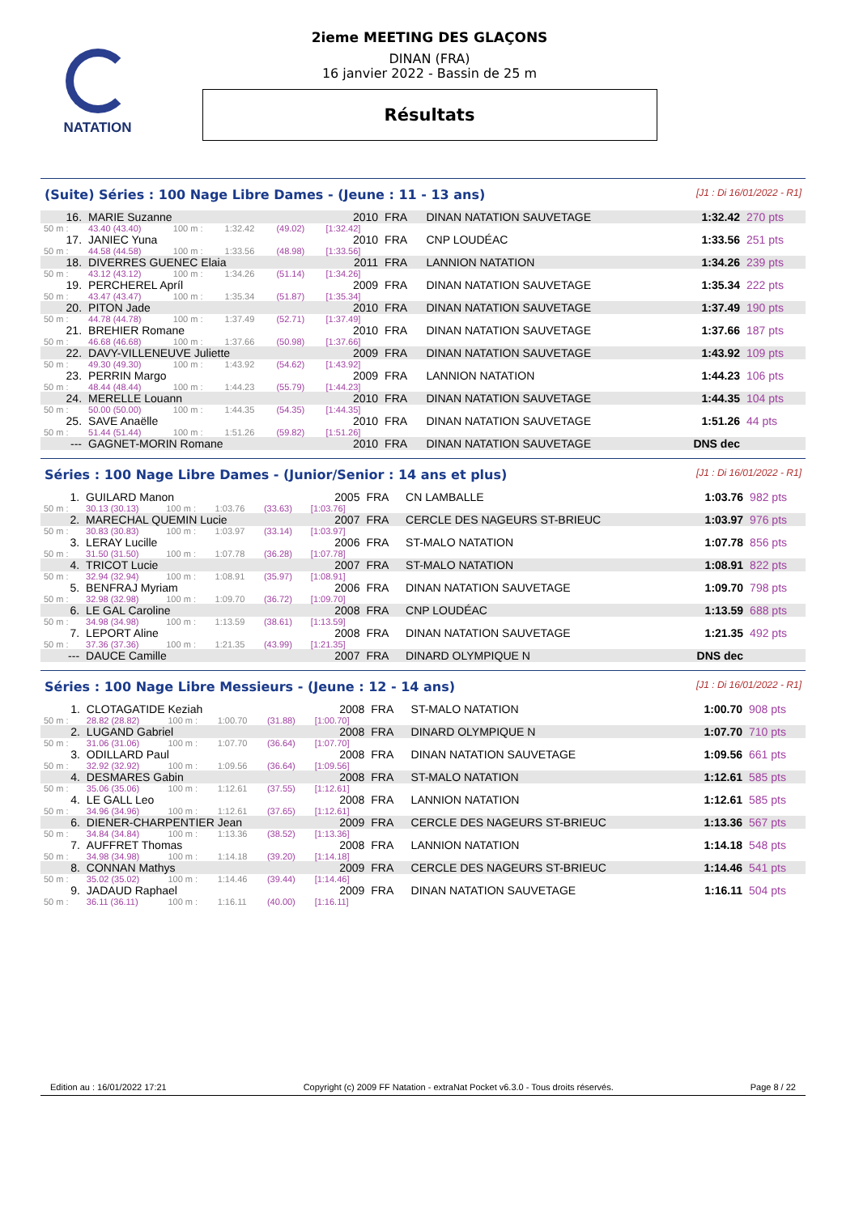NATATION
2ieme MEETING DES GLAÇONS
DINAN (FRA)
16 janvier 2022 - Bassin de 25 m
Résultats
(Suite) Séries : 100 Nage Libre Dames - (Jeune : 11 - 13 ans) [J1 : Di 16/01/2022 - R1]
| 16. | MARIE Suzanne | | | | 2010 | FRA | DINAN NATATION SAUVETAGE | 1:32.42 | 270 pts |
| 50 m : | 43.40 (43.40) | 100 m : | 1:32.42 | (49.02) | [1:32.42] | | | | |
| 17. | JANIEC Yuna | | | | 2010 | FRA | CNP LOUDÉAC | 1:33.56 | 251 pts |
| 50 m : | 44.58 (44.58) | 100 m : | 1:33.56 | (48.98) | [1:33.56] | | | | |
| 18. | DIVERRES GUENEC Elaia | | | | 2011 | FRA | LANNION NATATION | 1:34.26 | 239 pts |
| 50 m : | 43.12 (43.12) | 100 m : | 1:34.26 | (51.14) | [1:34.26] | | | | |
| 19. | PERCHEREL Apríl | | | | 2009 | FRA | DINAN NATATION SAUVETAGE | 1:35.34 | 222 pts |
| 50 m : | 43.47 (43.47) | 100 m : | 1:35.34 | (51.87) | [1:35.34] | | | | |
| 20. | PITON Jade | | | | 2010 | FRA | DINAN NATATION SAUVETAGE | 1:37.49 | 190 pts |
| 50 m : | 44.78 (44.78) | 100 m : | 1:37.49 | (52.71) | [1:37.49] | | | | |
| 21. | BREHIER Romane | | | | 2010 | FRA | DINAN NATATION SAUVETAGE | 1:37.66 | 187 pts |
| 50 m : | 46.68 (46.68) | 100 m : | 1:37.66 | (50.98) | [1:37.66] | | | | |
| 22. | DAVY-VILLENEUVE Juliette | | | | 2009 | FRA | DINAN NATATION SAUVETAGE | 1:43.92 | 109 pts |
| 50 m : | 49.30 (49.30) | 100 m : | 1:43.92 | (54.62) | [1:43.92] | | | | |
| 23. | PERRIN Margo | | | | 2009 | FRA | LANNION NATATION | 1:44.23 | 106 pts |
| 50 m : | 48.44 (48.44) | 100 m : | 1:44.23 | (55.79) | [1:44.23] | | | | |
| 24. | MERELLE Louann | | | | 2010 | FRA | DINAN NATATION SAUVETAGE | 1:44.35 | 104 pts |
| 50 m : | 50.00 (50.00) | 100 m : | 1:44.35 | (54.35) | [1:44.35] | | | | |
| 25. | SAVE Anaëlle | | | | 2010 | FRA | DINAN NATATION SAUVETAGE | 1:51.26 | 44 pts |
| 50 m : | 51.44 (51.44) | 100 m : | 1:51.26 | (59.82) | [1:51.26] | | | | |
| --- | GAGNET-MORIN Romane | | | | 2010 | FRA | DINAN NATATION SAUVETAGE | DNS dec | |
Séries : 100 Nage Libre Dames - (Junior/Senior : 14 ans et plus) [J1 : Di 16/01/2022 - R1]
| 1. | GUILARD Manon | | | | 2005 | FRA | CN LAMBALLE | 1:03.76 | 982 pts |
| 50 m : | 30.13 (30.13) | 100 m : | 1:03.76 | (33.63) | [1:03.76] | | | | |
| 2. | MARECHAL QUEMIN Lucie | | | | 2007 | FRA | CERCLE DES NAGEURS ST-BRIEUC | 1:03.97 | 976 pts |
| 50 m : | 30.83 (30.83) | 100 m : | 1:03.97 | (33.14) | [1:03.97] | | | | |
| 3. | LERAY Lucille | | | | 2006 | FRA | ST-MALO NATATION | 1:07.78 | 856 pts |
| 50 m : | 31.50 (31.50) | 100 m : | 1:07.78 | (36.28) | [1:07.78] | | | | |
| 4. | TRICOT Lucie | | | | 2007 | FRA | ST-MALO NATATION | 1:08.91 | 822 pts |
| 50 m : | 32.94 (32.94) | 100 m : | 1:08.91 | (35.97) | [1:08.91] | | | | |
| 5. | BENFRAJ Myriam | | | | 2006 | FRA | DINAN NATATION SAUVETAGE | 1:09.70 | 798 pts |
| 50 m : | 32.98 (32.98) | 100 m : | 1:09.70 | (36.72) | [1:09.70] | | | | |
| 6. | LE GAL Caroline | | | | 2008 | FRA | CNP LOUDÉAC | 1:13.59 | 688 pts |
| 50 m : | 34.98 (34.98) | 100 m : | 1:13.59 | (38.61) | [1:13.59] | | | | |
| 7. | LEPORT Aline | | | | 2008 | FRA | DINAN NATATION SAUVETAGE | 1:21.35 | 492 pts |
| 50 m : | 37.36 (37.36) | 100 m : | 1:21.35 | (43.99) | [1:21.35] | | | | |
| --- | DAUCE Camille | | | | 2007 | FRA | DINARD OLYMPIQUE N | DNS dec | |
Séries : 100 Nage Libre Messieurs - (Jeune : 12 - 14 ans) [J1 : Di 16/01/2022 - R1]
| 1. | CLOTAGATIDE Keziah | | | | 2008 | FRA | ST-MALO NATATION | 1:00.70 | 908 pts |
| 50 m : | 28.82 (28.82) | 100 m : | 1:00.70 | (31.88) | [1:00.70] | | | | |
| 2. | LUGAND Gabriel | | | | 2008 | FRA | DINARD OLYMPIQUE N | 1:07.70 | 710 pts |
| 50 m : | 31.06 (31.06) | 100 m : | 1:07.70 | (36.64) | [1:07.70] | | | | |
| 3. | ODILLARD Paul | | | | 2008 | FRA | DINAN NATATION SAUVETAGE | 1:09.56 | 661 pts |
| 50 m : | 32.92 (32.92) | 100 m : | 1:09.56 | (36.64) | [1:09.56] | | | | |
| 4. | DESMARES Gabin | | | | 2008 | FRA | ST-MALO NATATION | 1:12.61 | 585 pts |
| 50 m : | 35.06 (35.06) | 100 m : | 1:12.61 | (37.55) | [1:12.61] | | | | |
| 4. | LE GALL Leo | | | | 2008 | FRA | LANNION NATATION | 1:12.61 | 585 pts |
| 50 m : | 34.96 (34.96) | 100 m : | 1:12.61 | (37.65) | [1:12.61] | | | | |
| 6. | DIENER-CHARPENTIER Jean | | | | 2009 | FRA | CERCLE DES NAGEURS ST-BRIEUC | 1:13.36 | 567 pts |
| 50 m : | 34.84 (34.84) | 100 m : | 1:13.36 | (38.52) | [1:13.36] | | | | |
| 7. | AUFFRET Thomas | | | | 2008 | FRA | LANNION NATATION | 1:14.18 | 548 pts |
| 50 m : | 34.98 (34.98) | 100 m : | 1:14.18 | (39.20) | [1:14.18] | | | | |
| 8. | CONNAN Mathys | | | | 2009 | FRA | CERCLE DES NAGEURS ST-BRIEUC | 1:14.46 | 541 pts |
| 50 m : | 35.02 (35.02) | 100 m : | 1:14.46 | (39.44) | [1:14.46] | | | | |
| 9. | JADAUD Raphael | | | | 2009 | FRA | DINAN NATATION SAUVETAGE | 1:16.11 | 504 pts |
| 50 m : | 36.11 (36.11) | 100 m : | 1:16.11 | (40.00) | [1:16.11] | | | | |
Edition au : 16/01/2022 17:21 Copyright (c) 2009 FF Natation - extraNat Pocket v6.3.0 - Tous droits réservés. Page 8 / 22